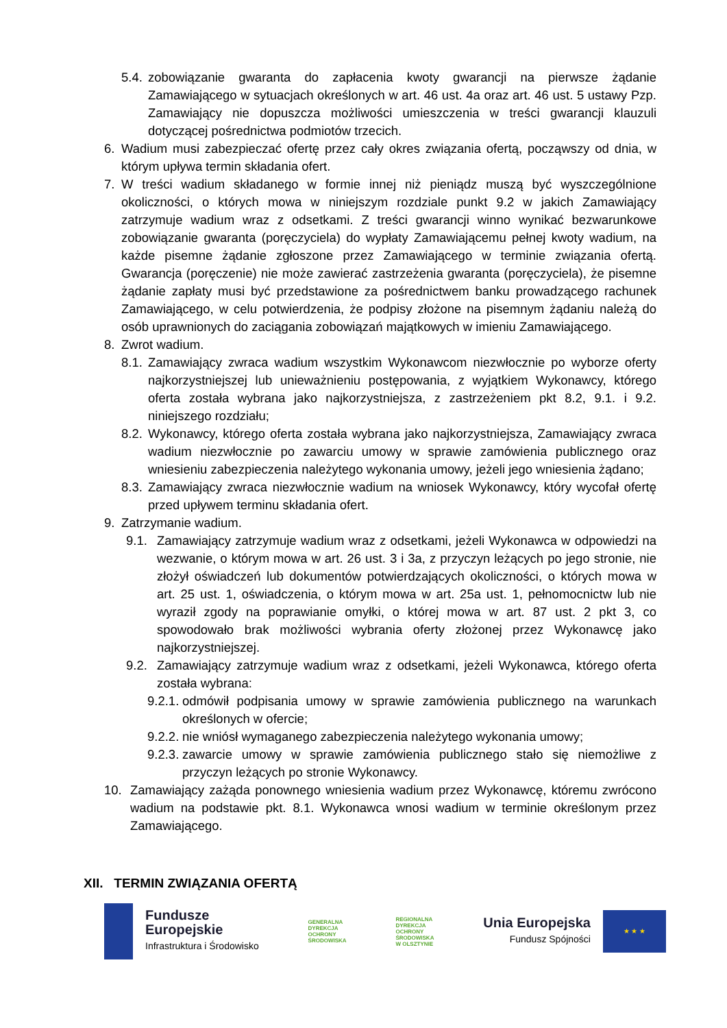5.4. zobowiązanie gwaranta do zapłacenia kwoty gwarancji na pierwsze żądanie Zamawiającego w sytuacjach określonych w art. 46 ust. 4a oraz art. 46 ust. 5 ustawy Pzp. Zamawiający nie dopuszcza możliwości umieszczenia w treści gwarancji klauzuli dotyczącej pośrednictwa podmiotów trzecich.
6. Wadium musi zabezpieczać ofertę przez cały okres związania ofertą, począwszy od dnia, w którym upływa termin składania ofert.
7. W treści wadium składanego w formie innej niż pieniądz muszą być wyszczególnione okoliczności, o których mowa w niniejszym rozdziale punkt 9.2 w jakich Zamawiający zatrzymuje wadium wraz z odsetkami. Z treści gwarancji winno wynikać bezwarunkowe zobowiązanie gwaranta (poręczyciela) do wypłaty Zamawiającemu pełnej kwoty wadium, na każde pisemne żądanie zgłoszone przez Zamawiającego w terminie związania ofertą. Gwarancja (poręczenie) nie może zawierać zastrzeżenia gwaranta (poręczyciela), że pisemne żądanie zapłaty musi być przedstawione za pośrednictwem banku prowadzącego rachunek Zamawiającego, w celu potwierdzenia, że podpisy złożone na pisemnym żądaniu należą do osób uprawnionych do zaciągania zobowiązań majątkowych w imieniu Zamawiającego.
8. Zwrot wadium.
8.1. Zamawiający zwraca wadium wszystkim Wykonawcom niezwłocznie po wyborze oferty najkorzystniejszej lub unieważnieniu postępowania, z wyjątkiem Wykonawcy, którego oferta została wybrana jako najkorzystniejsza, z zastrzeżeniem pkt 8.2, 9.1. i 9.2. niniejszego rozdziału;
8.2. Wykonawcy, którego oferta została wybrana jako najkorzystniejsza, Zamawiający zwraca wadium niezwłocznie po zawarciu umowy w sprawie zamówienia publicznego oraz wniesieniu zabezpieczenia należytego wykonania umowy, jeżeli jego wniesienia żądano;
8.3. Zamawiający zwraca niezwłocznie wadium na wniosek Wykonawcy, który wycofał ofertę przed upływem terminu składania ofert.
9. Zatrzymanie wadium.
9.1. Zamawiający zatrzymuje wadium wraz z odsetkami, jeżeli Wykonawca w odpowiedzi na wezwanie, o którym mowa w art. 26 ust. 3 i 3a, z przyczyn leżących po jego stronie, nie złożył oświadczeń lub dokumentów potwierdzających okoliczności, o których mowa w art. 25 ust. 1, oświadczenia, o którym mowa w art. 25a ust. 1, pełnomocnictw lub nie wyraził zgody na poprawianie omyłki, o której mowa w art. 87 ust. 2 pkt 3, co spowodowało brak możliwości wybrania oferty złożonej przez Wykonawcę jako najkorzystniejszej.
9.2. Zamawiający zatrzymuje wadium wraz z odsetkami, jeżeli Wykonawca, którego oferta została wybrana:
9.2.1. odmówił podpisania umowy w sprawie zamówienia publicznego na warunkach określonych w ofercie;
9.2.2. nie wniósł wymaganego zabezpieczenia należytego wykonania umowy;
9.2.3. zawarcie umowy w sprawie zamówienia publicznego stało się niemożliwe z przyczyn leżących po stronie Wykonawcy.
10. Zamawiający zażąda ponownego wniesienia wadium przez Wykonawcę, któremu zwrócono wadium na podstawie pkt. 8.1. Wykonawca wnosi wadium w terminie określonym przez Zamawiającego.
XII. TERMIN ZWIĄZANIA OFERTĄ
Fundusze
Europejskie
Infrastruktura i Środowisko
GENERALNA
DYREKCJA
OCHRONY
ŚRODOWISKA
REGIONALNA
DYREKCJA
OCHRONY
ŚRODOWISKA
W OLSZTYNIE
Unia Europejska
Fundusz Spójności
★ ★ ★